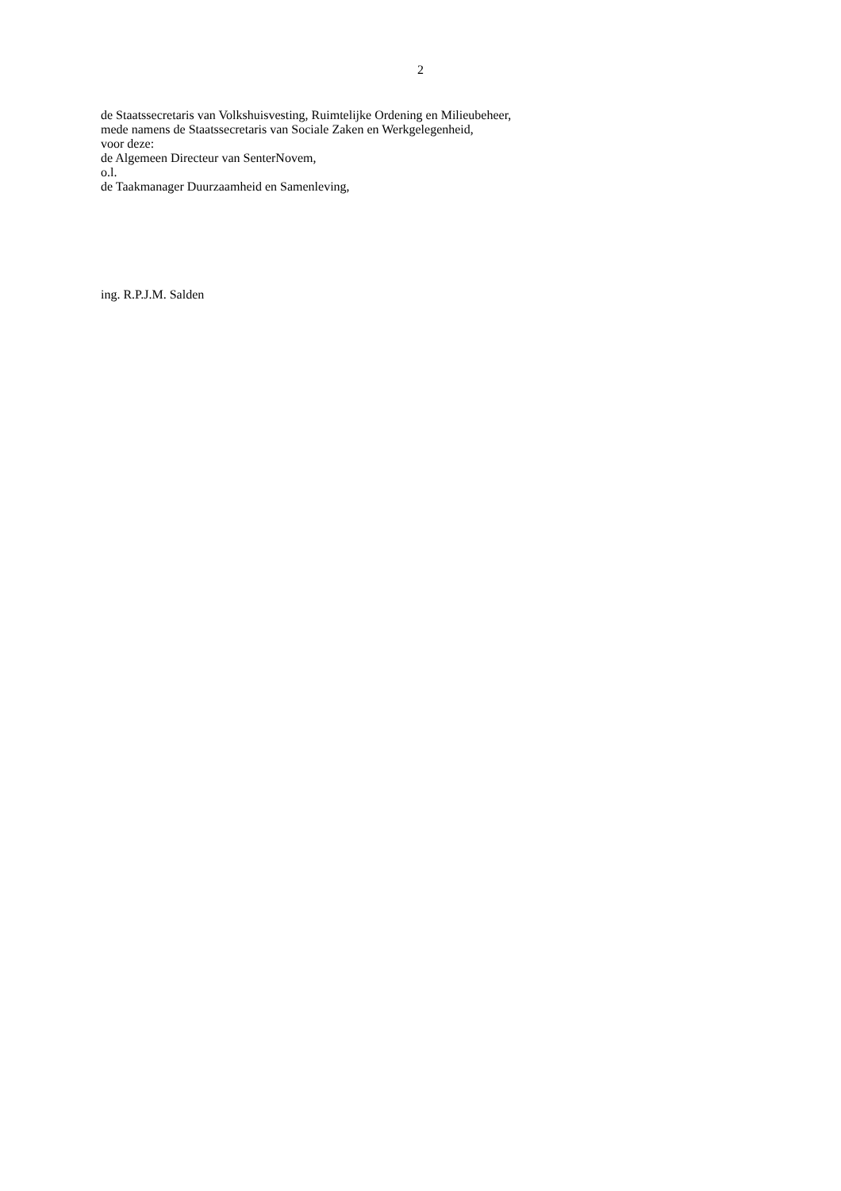2
de Staatssecretaris van Volkshuisvesting, Ruimtelijke Ordening en Milieubeheer,
mede namens de Staatssecretaris van Sociale Zaken en Werkgelegenheid,
voor deze:
de Algemeen Directeur van SenterNovem,
o.l.
de Taakmanager Duurzaamheid en Samenleving,
ing. R.P.J.M. Salden